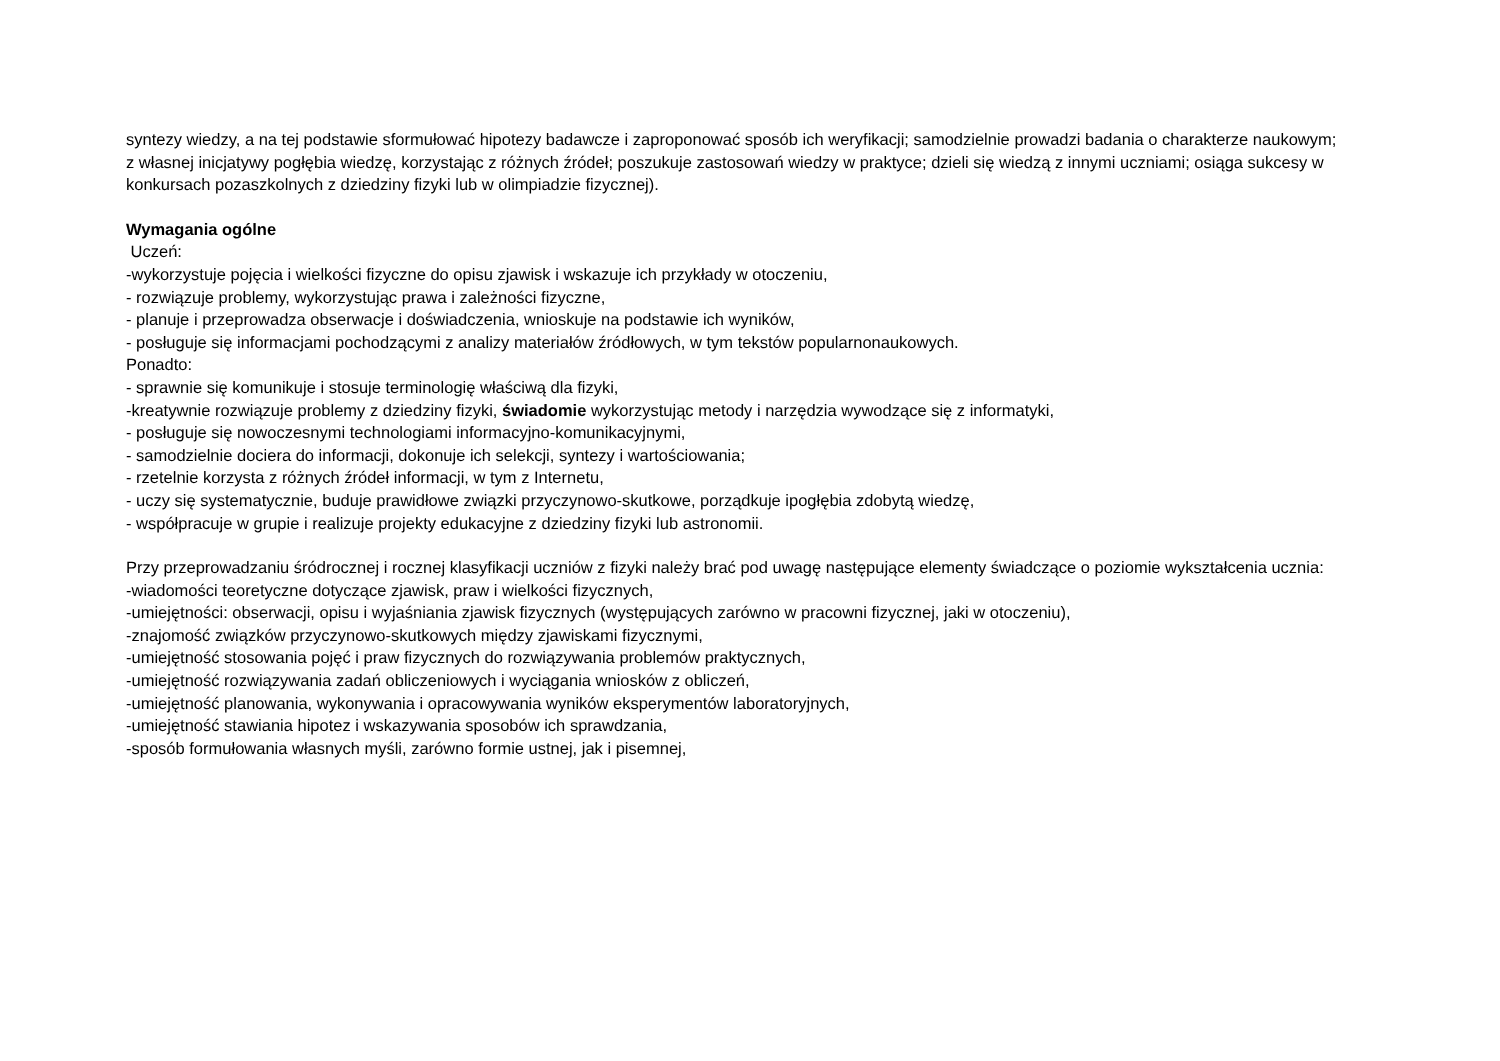syntezy wiedzy, a na tej podstawie sformułować hipotezy badawcze i zaproponować sposób ich weryfikacji; samodzielnie prowadzi badania o charakterze naukowym; z własnej inicjatywy pogłębia wiedzę, korzystając z różnych źródeł; poszukuje zastosowań wiedzy w praktyce; dzieli się wiedzą z innymi uczniami; osiąga sukcesy w konkursach pozaszkolnych z dziedziny fizyki lub w olimpiadzie fizycznej).
Wymagania ogólne
Uczeń:
-wykorzystuje pojęcia i wielkości fizyczne do opisu zjawisk i wskazuje ich przykłady w otoczeniu,
- rozwiązuje problemy, wykorzystując prawa i zależności fizyczne,
- planuje i przeprowadza obserwacje i doświadczenia, wnioskuje na podstawie ich wyników,
- posługuje się informacjami pochodzącymi z analizy materiałów źródłowych, w tym tekstów popularnonaukowych.
Ponadto:
- sprawnie się komunikuje i stosuje terminologię właściwą dla fizyki,
-kreatywnie rozwiązuje problemy z dziedziny fizyki, świadomie wykorzystując metody i narzędzia wywodzące się z informatyki,
- posługuje się nowoczesnymi technologiami informacyjno-komunikacyjnymi,
- samodzielnie dociera do informacji, dokonuje ich selekcji, syntezy i wartościowania;
- rzetelnie korzysta z różnych źródeł informacji, w tym z Internetu,
- uczy się systematycznie, buduje prawidłowe związki przyczynowo-skutkowe, porządkuje ipogłębia zdobytą wiedzę,
- współpracuje w grupie i realizuje projekty edukacyjne z dziedziny fizyki lub astronomii.
Przy przeprowadzaniu śródrocznej i rocznej klasyfikacji uczniów z fizyki należy brać pod uwagę następujące elementy świadczące o poziomie wykształcenia ucznia:
-wiadomości teoretyczne dotyczące zjawisk, praw i wielkości fizycznych,
-umiejętności: obserwacji, opisu i wyjaśniania zjawisk fizycznych (występujących zarówno w pracowni fizycznej, jaki w otoczeniu),
-znajomość związków przyczynowo-skutkowych między zjawiskami fizycznymi,
-umiejętność stosowania pojęć i praw fizycznych do rozwiązywania problemów praktycznych,
-umiejętność rozwiązywania zadań obliczeniowych i wyciągania wniosków z obliczeń,
-umiejętność planowania, wykonywania i opracowywania wyników eksperymentów laboratoryjnych,
-umiejętność stawiania hipotez i wskazywania sposobów ich sprawdzania,
-sposób formułowania własnych myśli, zarówno formie ustnej, jak i pisemnej,